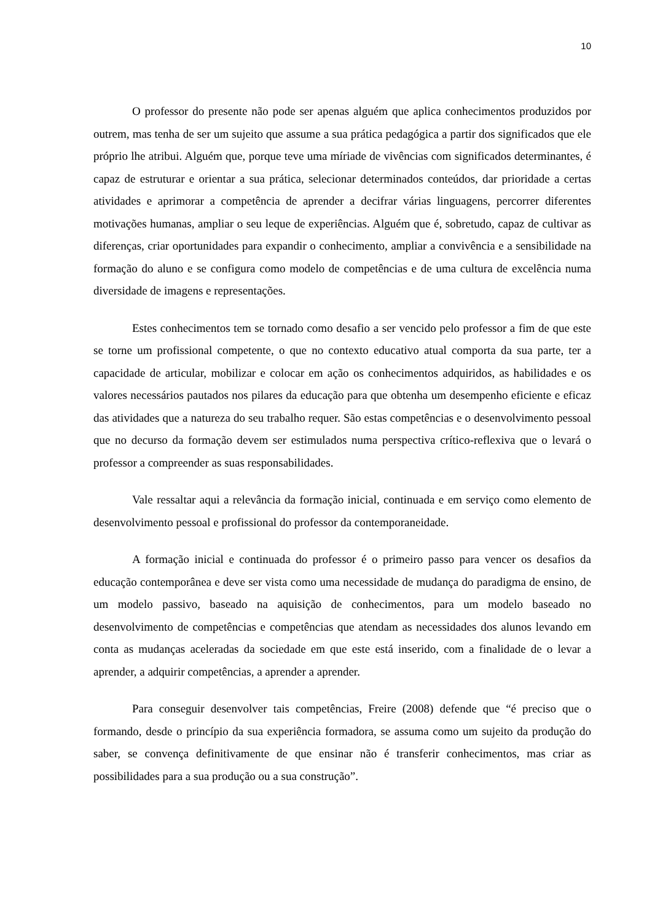10
O professor do presente não pode ser apenas alguém que aplica conhecimentos produzidos por outrem, mas tenha de ser um sujeito que assume a sua prática pedagógica a partir dos significados que ele próprio lhe atribui. Alguém que, porque teve uma míriade de vivências com significados determinantes, é capaz de estruturar e orientar a sua prática, selecionar determinados conteúdos, dar prioridade a certas atividades e aprimorar a competência de aprender a decifrar várias linguagens, percorrer diferentes motivações humanas, ampliar o seu leque de experiências. Alguém que é, sobretudo, capaz de cultivar as diferenças, criar oportunidades para expandir o conhecimento, ampliar a convivência e a sensibilidade na formação do aluno e se configura como modelo de competências e de uma cultura de excelência numa diversidade de imagens e representações.
Estes conhecimentos tem se tornado como desafio a ser vencido pelo professor a fim de que este se torne um profissional competente, o que no contexto educativo atual comporta da sua parte, ter a capacidade de articular, mobilizar e colocar em ação os conhecimentos adquiridos, as habilidades e os valores necessários pautados nos pilares da educação para que obtenha um desempenho eficiente e eficaz das atividades que a natureza do seu trabalho requer. São estas competências e o desenvolvimento pessoal que no decurso da formação devem ser estimulados numa perspectiva crítico-reflexiva que o levará o professor a compreender as suas responsabilidades.
Vale ressaltar aqui a relevância da formação inicial, continuada e em serviço como elemento de desenvolvimento pessoal e profissional do professor da contemporaneidade.
A formação inicial e continuada do professor é o primeiro passo para vencer os desafios da educação contemporânea e deve ser vista como uma necessidade de mudança do paradigma de ensino, de um modelo passivo, baseado na aquisição de conhecimentos, para um modelo baseado no desenvolvimento de competências e competências que atendam as necessidades dos alunos levando em conta as mudanças aceleradas da sociedade em que este está inserido, com a finalidade de o levar a aprender, a adquirir competências, a aprender a aprender.
Para conseguir desenvolver tais competências, Freire (2008) defende que “é preciso que o formando, desde o princípio da sua experiência formadora, se assuma como um sujeito da produção do saber, se convença definitivamente de que ensinar não é transferir conhecimentos, mas criar as possibilidades para a sua produção ou a sua construção”.